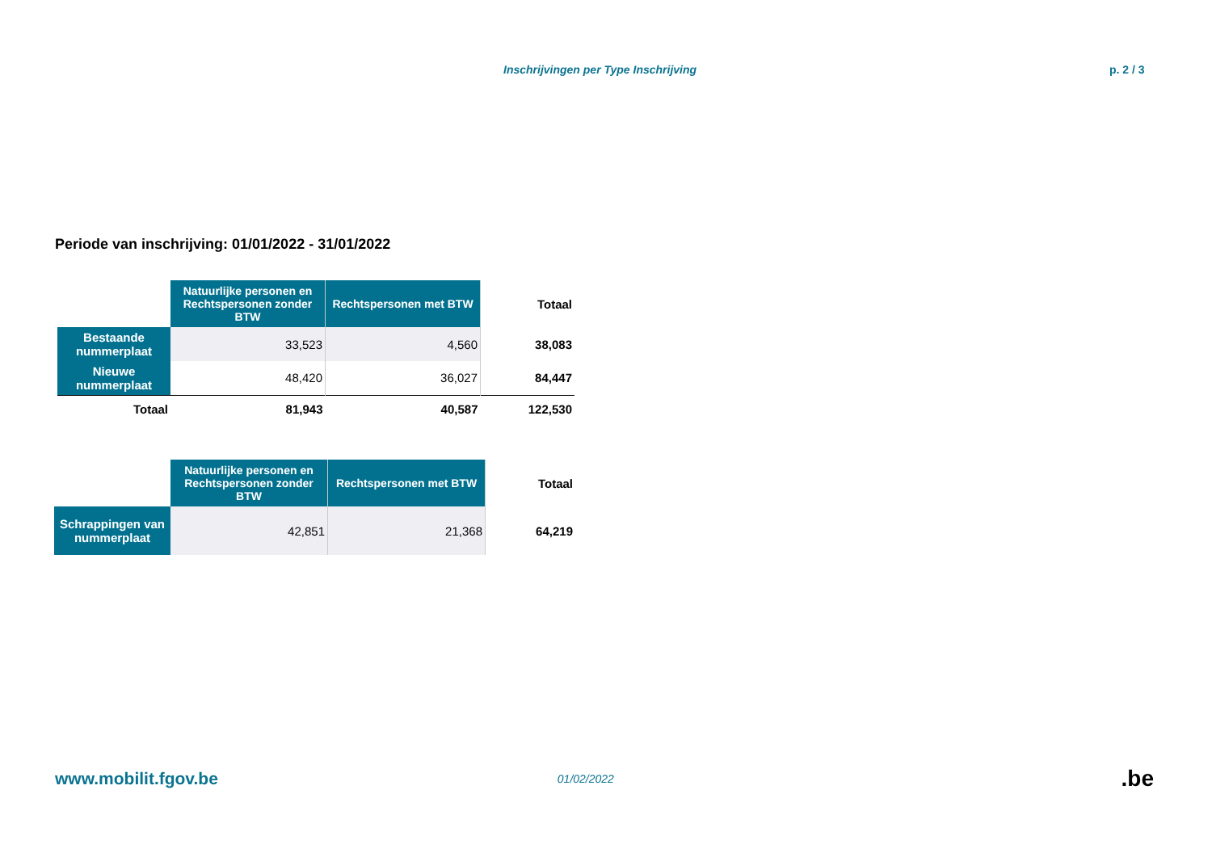Inschrijvingen per Type Inschrijving p. 2 / 3
Periode van inschrijving: 01/01/2022 - 31/01/2022
| | Natuurlijke personen en Rechtspersonen zonder BTW | Rechtspersonen met BTW | Totaal |
| Bestaande nummerplaat | 33,523 | 4,560 | 38,083 |
| Nieuwe nummerplaat | 48,420 | 36,027 | 84,447 |
| Totaal | 81,943 | 40,587 | 122,530 |
| | Natuurlijke personen en Rechtspersonen zonder BTW | Rechtspersonen met BTW | Totaal |
| Schrappingen van nummerplaat | 42,851 | 21,368 | 64,219 |
www.mobilit.fgov.be 01/02/2022 .be